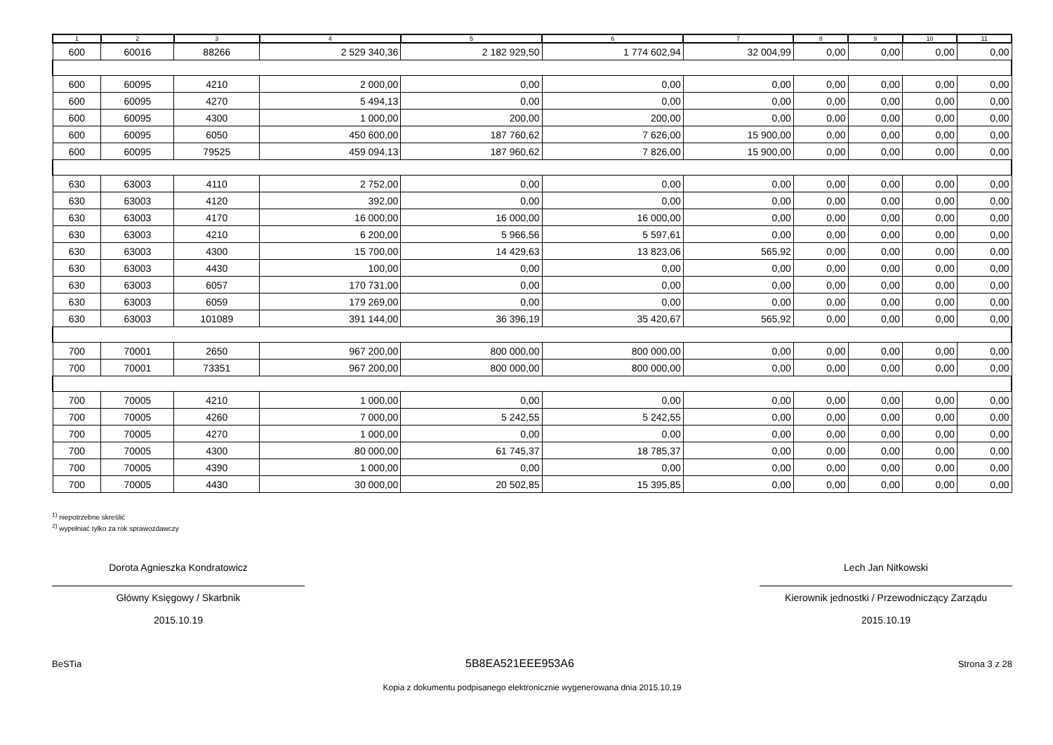| 1 | 2 | 3 | 4 | 5 | 6 | 7 | 8 | 9 | 10 | 11 |
| --- | --- | --- | --- | --- | --- | --- | --- | --- | --- | --- |
| 600 | 60016 | 88266 | 2 529 340,36 | 2 182 929,50 | 1 774 602,94 | 32 004,99 | 0,00 | 0,00 | 0,00 | 0,00 |
| 600 | 60095 | 4210 | 2 000,00 | 0,00 | 0,00 | 0,00 | 0,00 | 0,00 | 0,00 | 0,00 |
| 600 | 60095 | 4270 | 5 494,13 | 0,00 | 0,00 | 0,00 | 0,00 | 0,00 | 0,00 | 0,00 |
| 600 | 60095 | 4300 | 1 000,00 | 200,00 | 200,00 | 0,00 | 0,00 | 0,00 | 0,00 | 0,00 |
| 600 | 60095 | 6050 | 450 600,00 | 187 760,62 | 7 626,00 | 15 900,00 | 0,00 | 0,00 | 0,00 | 0,00 |
| 600 | 60095 | 79525 | 459 094,13 | 187 960,62 | 7 826,00 | 15 900,00 | 0,00 | 0,00 | 0,00 | 0,00 |
| 630 | 63003 | 4110 | 2 752,00 | 0,00 | 0,00 | 0,00 | 0,00 | 0,00 | 0,00 | 0,00 |
| 630 | 63003 | 4120 | 392,00 | 0,00 | 0,00 | 0,00 | 0,00 | 0,00 | 0,00 | 0,00 |
| 630 | 63003 | 4170 | 16 000,00 | 16 000,00 | 16 000,00 | 0,00 | 0,00 | 0,00 | 0,00 | 0,00 |
| 630 | 63003 | 4210 | 6 200,00 | 5 966,56 | 5 597,61 | 0,00 | 0,00 | 0,00 | 0,00 | 0,00 |
| 630 | 63003 | 4300 | 15 700,00 | 14 429,63 | 13 823,06 | 565,92 | 0,00 | 0,00 | 0,00 | 0,00 |
| 630 | 63003 | 4430 | 100,00 | 0,00 | 0,00 | 0,00 | 0,00 | 0,00 | 0,00 | 0,00 |
| 630 | 63003 | 6057 | 170 731,00 | 0,00 | 0,00 | 0,00 | 0,00 | 0,00 | 0,00 | 0,00 |
| 630 | 63003 | 6059 | 179 269,00 | 0,00 | 0,00 | 0,00 | 0,00 | 0,00 | 0,00 | 0,00 |
| 630 | 63003 | 101089 | 391 144,00 | 36 396,19 | 35 420,67 | 565,92 | 0,00 | 0,00 | 0,00 | 0,00 |
| 700 | 70001 | 2650 | 967 200,00 | 800 000,00 | 800 000,00 | 0,00 | 0,00 | 0,00 | 0,00 | 0,00 |
| 700 | 70001 | 73351 | 967 200,00 | 800 000,00 | 800 000,00 | 0,00 | 0,00 | 0,00 | 0,00 | 0,00 |
| 700 | 70005 | 4210 | 1 000,00 | 0,00 | 0,00 | 0,00 | 0,00 | 0,00 | 0,00 | 0,00 |
| 700 | 70005 | 4260 | 7 000,00 | 5 242,55 | 5 242,55 | 0,00 | 0,00 | 0,00 | 0,00 | 0,00 |
| 700 | 70005 | 4270 | 1 000,00 | 0,00 | 0,00 | 0,00 | 0,00 | 0,00 | 0,00 | 0,00 |
| 700 | 70005 | 4300 | 80 000,00 | 61 745,37 | 18 785,37 | 0,00 | 0,00 | 0,00 | 0,00 | 0,00 |
| 700 | 70005 | 4390 | 1 000,00 | 0,00 | 0,00 | 0,00 | 0,00 | 0,00 | 0,00 | 0,00 |
| 700 | 70005 | 4430 | 30 000,00 | 20 502,85 | 15 395,85 | 0,00 | 0,00 | 0,00 | 0,00 | 0,00 |
<sup>1)</sup> niepotrzebne skreślić
<sup>2)</sup> wypełniać tylko za rok sprawozdawczy
Dorota Agnieszka Kondratowicz
Główny Księgowy / Skarbnik
2015.10.19
Lech Jan Nitkowski
Kierownik jednostki / Przewodniczący Zarządu
2015.10.19
BeSTia 5B8EA521EEE953A6 Strona 3 z 28
Kopia z dokumentu podpisanego elektronicznie wygenerowana dnia 2015.10.19